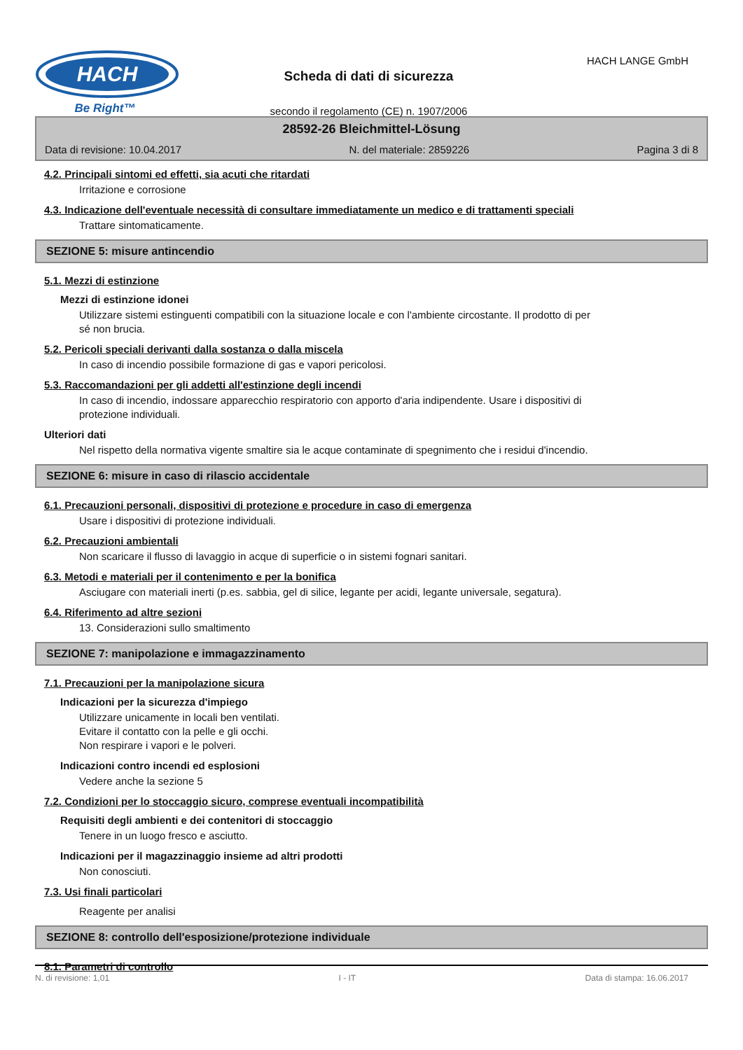HACH
Be Right™
Scheda di dati di sicurezza
secondo il regolamento (CE) n. 1907/2006
HACH LANGE GmbH
28592-26 Bleichmittel-Lösung
Data di revisione: 10.04.2017 N. del materiale: 2859226 Pagina 3 di 8
4.2. Principali sintomi ed effetti, sia acuti che ritardati
Irritazione e corrosione
4.3. Indicazione dell'eventuale necessità di consultare immediatamente un medico e di trattamenti speciali
Trattare sintomaticamente.
SEZIONE 5: misure antincendio
5.1. Mezzi di estinzione
Mezzi di estinzione idonei
Utilizzare sistemi estinguenti compatibili con la situazione locale e con l'ambiente circostante. Il prodotto di per
sé non brucia.
5.2. Pericoli speciali derivanti dalla sostanza o dalla miscela
In caso di incendio possibile formazione di gas e vapori pericolosi.
5.3. Raccomandazioni per gli addetti all'estinzione degli incendi
In caso di incendio, indossare apparecchio respiratorio con apporto d'aria indipendente. Usare i dispositivi di
protezione individuali.
Ulteriori dati
Nel rispetto della normativa vigente smaltire sia le acque contaminate di spegnimento che i residui d'incendio.
SEZIONE 6: misure in caso di rilascio accidentale
6.1. Precauzioni personali, dispositivi di protezione e procedure in caso di emergenza
Usare i dispositivi di protezione individuali.
6.2. Precauzioni ambientali
Non scaricare il flusso di lavaggio in acque di superficie o in sistemi fognari sanitari.
6.3. Metodi e materiali per il contenimento e per la bonifica
Asciugare con materiali inerti (p.es. sabbia, gel di silice, legante per acidi, legante universale, segatura).
6.4. Riferimento ad altre sezioni
13. Considerazioni sullo smaltimento
SEZIONE 7: manipolazione e immagazzinamento
7.1. Precauzioni per la manipolazione sicura
Indicazioni per la sicurezza d'impiego
Utilizzare unicamente in locali ben ventilati.
Evitare il contatto con la pelle e gli occhi.
Non respirare i vapori e le polveri.
Indicazioni contro incendi ed esplosioni
Vedere anche la sezione 5
7.2. Condizioni per lo stoccaggio sicuro, comprese eventuali incompatibilità
Requisiti degli ambienti e dei contenitori di stoccaggio
Tenere in un luogo fresco e asciutto.
Indicazioni per il magazzinaggio insieme ad altri prodotti
Non conosciuti.
7.3. Usi finali particolari
Reagente per analisi
SEZIONE 8: controllo dell'esposizione/protezione individuale
8.1. Parametri di controllo
N. di revisione: 1,01 I - IT Data di stampa: 16.06.2017